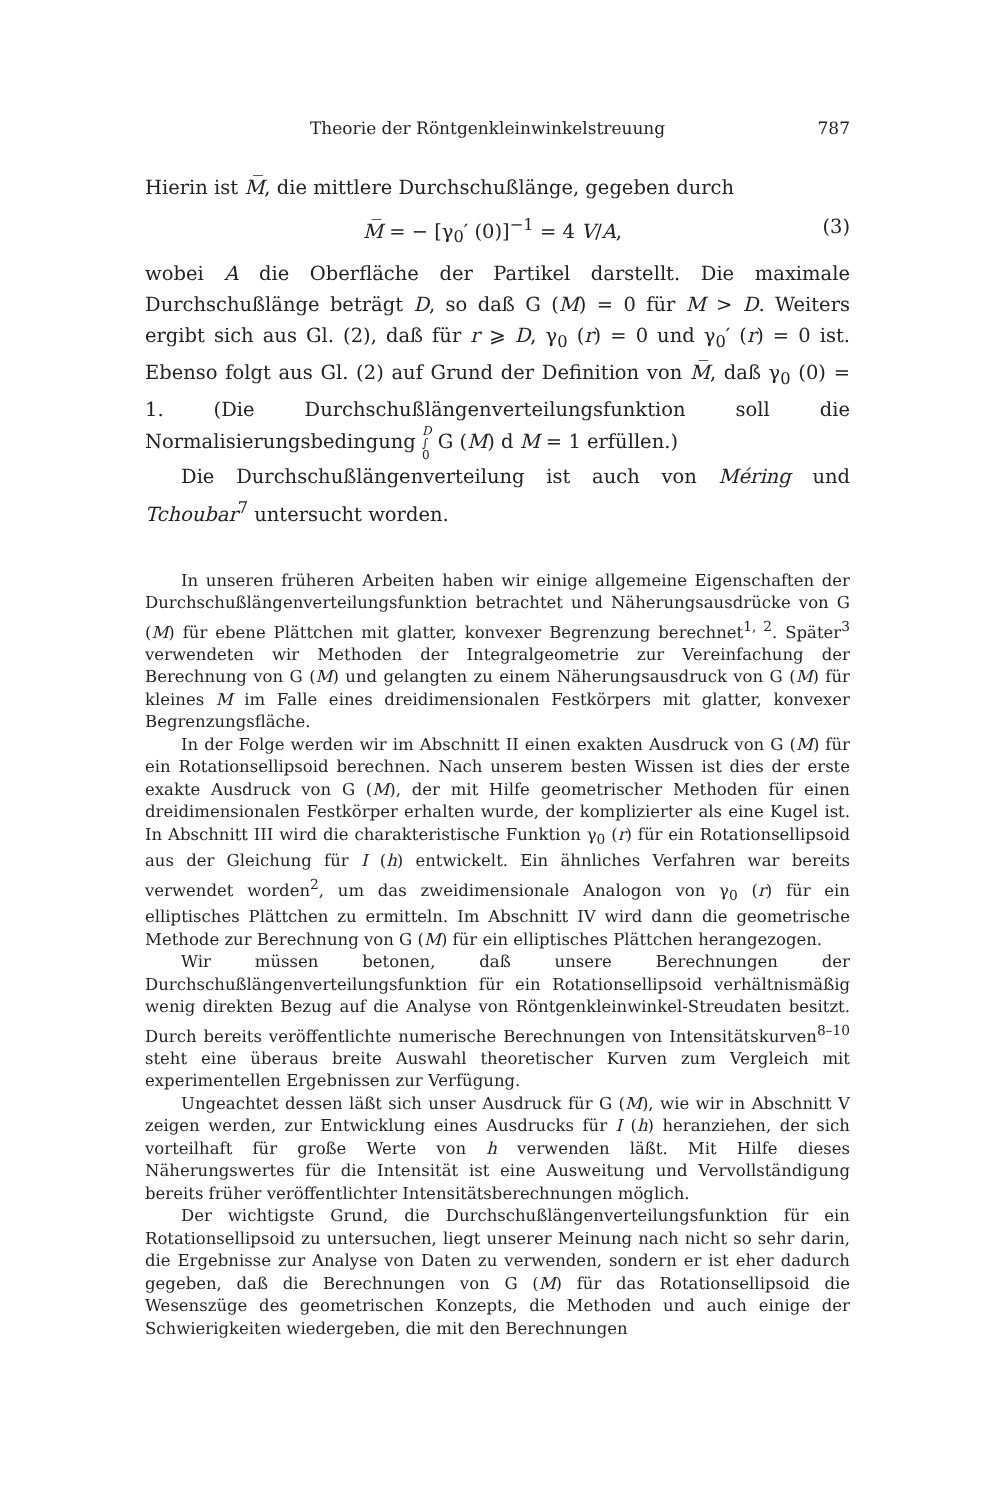Theorie der Röntgenkleinwinkelstreuung 787
Hierin ist M̅, die mittlere Durchschußlänge, gegeben durch
M̅ = − [γ<sub>0</sub>′ (0)]<sup>−1</sup> = 4 V/A, (3)
wobei A die Oberfläche der Partikel darstellt. Die maximale Durchschußlänge beträgt D, so daß G (M) = 0 für M > D. Weiters ergibt sich aus Gl. (2), daß für r ⩾ D, γ<sub>0</sub> (r) = 0 und γ<sub>0</sub>′ (r) = 0 ist. Ebenso folgt aus Gl. (2) auf Grund der Definition von M̅, daß γ<sub>0</sub> (0) = 1. (Die Durchschußlängenverteilungsfunktion soll die Normalisierungsbedingung D
∫
0 G (M) d M = 1 erfüllen.)
Die Durchschußlängenverteilung ist auch von Méring und Tchoubar<sup>7</sup> untersucht worden.
In unseren früheren Arbeiten haben wir einige allgemeine Eigenschaften der Durchschußlängenverteilungsfunktion betrachtet und Näherungsausdrücke von G (M) für ebene Plättchen mit glatter, konvexer Begrenzung berechnet<sup>1, 2</sup>. Später<sup>3</sup> verwendeten wir Methoden der Integralgeometrie zur Vereinfachung der Berechnung von G (M) und gelangten zu einem Näherungsausdruck von G (M) für kleines M im Falle eines dreidimensionalen Festkörpers mit glatter, konvexer Begrenzungsfläche.
In der Folge werden wir im Abschnitt II einen exakten Ausdruck von G (M) für ein Rotationsellipsoid berechnen. Nach unserem besten Wissen ist dies der erste exakte Ausdruck von G (M), der mit Hilfe geometrischer Methoden für einen dreidimensionalen Festkörper erhalten wurde, der komplizierter als eine Kugel ist. In Abschnitt III wird die charakteristische Funktion γ<sub>0</sub> (r) für ein Rotationsellipsoid aus der Gleichung für I (h) entwickelt. Ein ähnliches Verfahren war bereits verwendet worden<sup>2</sup>, um das zweidimensionale Analogon von γ<sub>0</sub> (r) für ein elliptisches Plättchen zu ermitteln. Im Abschnitt IV wird dann die geometrische Methode zur Berechnung von G (M) für ein elliptisches Plättchen herangezogen.
Wir müssen betonen, daß unsere Berechnungen der Durchschußlängenverteilungsfunktion für ein Rotationsellipsoid verhältnismäßig wenig direkten Bezug auf die Analyse von Röntgenkleinwinkel-Streudaten besitzt. Durch bereits veröffentlichte numerische Berechnungen von Intensitätskurven<sup>8–10</sup> steht eine überaus breite Auswahl theoretischer Kurven zum Vergleich mit experimentellen Ergebnissen zur Verfügung.
Ungeachtet dessen läßt sich unser Ausdruck für G (M), wie wir in Abschnitt V zeigen werden, zur Entwicklung eines Ausdrucks für I (h) heranziehen, der sich vorteilhaft für große Werte von h verwenden läßt. Mit Hilfe dieses Näherungswertes für die Intensität ist eine Ausweitung und Vervollständigung bereits früher veröffentlichter Intensitätsberechnungen möglich.
Der wichtigste Grund, die Durchschußlängenverteilungsfunktion für ein Rotationsellipsoid zu untersuchen, liegt unserer Meinung nach nicht so sehr darin, die Ergebnisse zur Analyse von Daten zu verwenden, sondern er ist eher dadurch gegeben, daß die Berechnungen von G (M) für das Rotationsellipsoid die Wesenszüge des geometrischen Konzepts, die Methoden und auch einige der Schwierigkeiten wiedergeben, die mit den Berechnungen